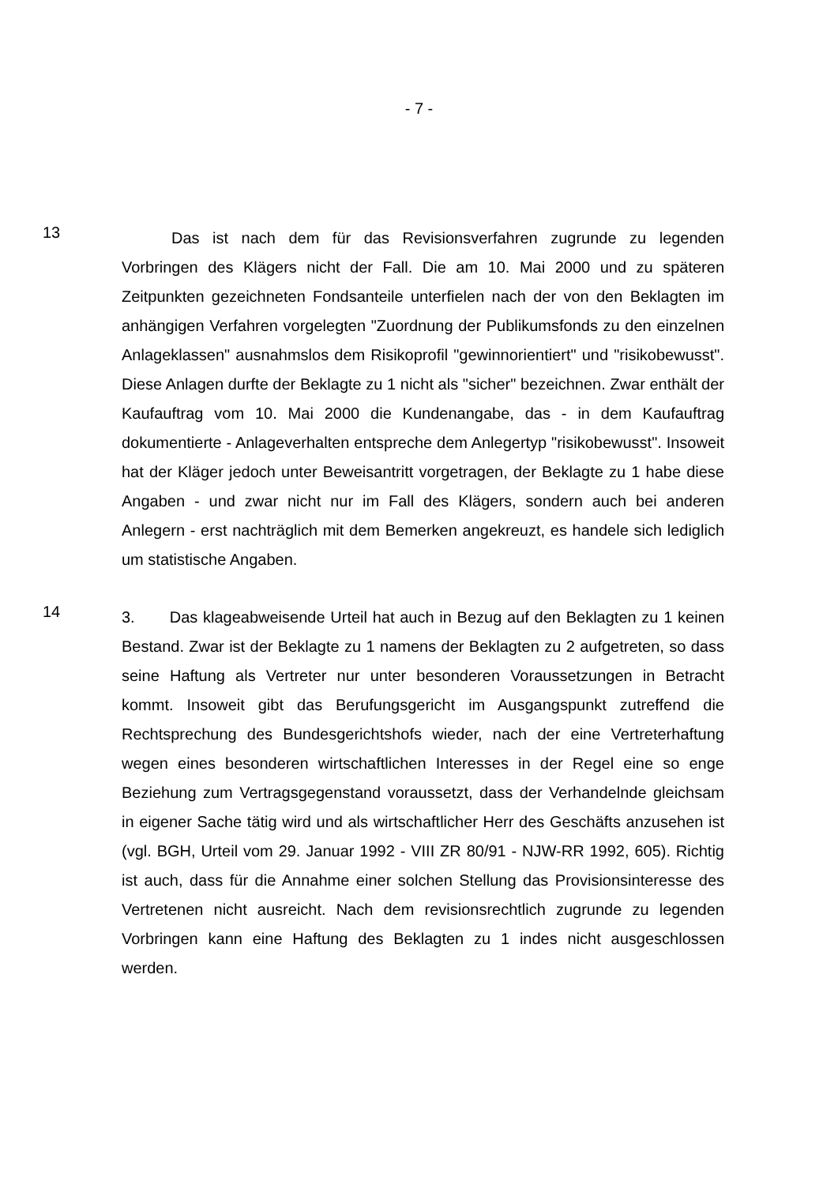- 7 -
13
Das ist nach dem für das Revisionsverfahren zugrunde zu legenden Vorbringen des Klägers nicht der Fall. Die am 10. Mai 2000 und zu späteren Zeitpunkten gezeichneten Fondsanteile unterfielen nach der von den Beklagten im anhängigen Verfahren vorgelegten "Zuordnung der Publikumsfonds zu den einzelnen Anlageklassen" ausnahmslos dem Risikoprofil "gewinnorientiert" und "risikobewusst". Diese Anlagen durfte der Beklagte zu 1 nicht als "sicher" bezeichnen. Zwar enthält der Kaufauftrag vom 10. Mai 2000 die Kundenangabe, das - in dem Kaufauftrag dokumentierte - Anlageverhalten entspreche dem Anlegertyp "risikobewusst". Insoweit hat der Kläger jedoch unter Beweisantritt vorgetragen, der Beklagte zu 1 habe diese Angaben - und zwar nicht nur im Fall des Klägers, sondern auch bei anderen Anlegern - erst nachträglich mit dem Bemerken angekreuzt, es handele sich lediglich um statistische Angaben.
14
3. Das klageabweisende Urteil hat auch in Bezug auf den Beklagten zu 1 keinen Bestand. Zwar ist der Beklagte zu 1 namens der Beklagten zu 2 aufgetreten, so dass seine Haftung als Vertreter nur unter besonderen Voraussetzungen in Betracht kommt. Insoweit gibt das Berufungsgericht im Ausgangspunkt zutreffend die Rechtsprechung des Bundesgerichtshofs wieder, nach der eine Vertreterhaftung wegen eines besonderen wirtschaftlichen Interesses in der Regel eine so enge Beziehung zum Vertragsgegenstand voraussetzt, dass der Verhandelnde gleichsam in eigener Sache tätig wird und als wirtschaftlicher Herr des Geschäfts anzusehen ist (vgl. BGH, Urteil vom 29. Januar 1992 - VIII ZR 80/91 - NJW-RR 1992, 605). Richtig ist auch, dass für die Annahme einer solchen Stellung das Provisionsinteresse des Vertretenen nicht ausreicht. Nach dem revisionsrechtlich zugrunde zu legenden Vorbringen kann eine Haftung des Beklagten zu 1 indes nicht ausgeschlossen werden.